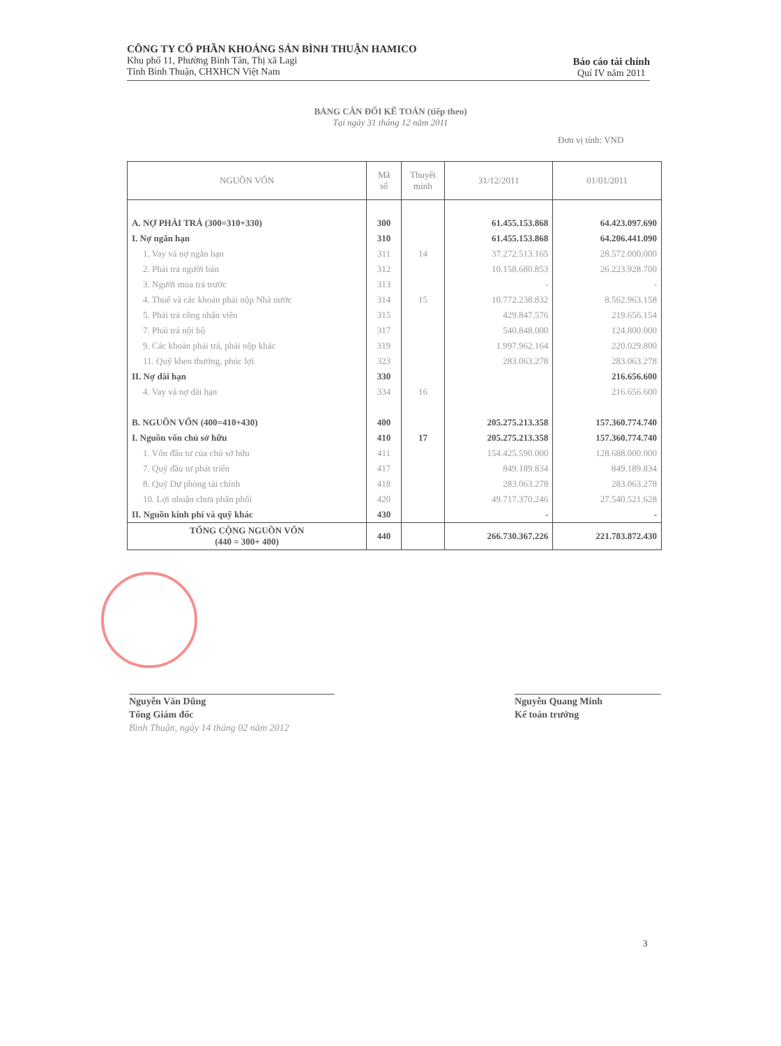CÔNG TY CỔ PHẦN KHOÁNG SẢN BÌNH THUẬN HAMICO
Khu phố 11, Phường Bình Tân, Thị xã Lagi
Tỉnh Bình Thuận, CHXHCN Việt Nam
Báo cáo tài chính
Quí IV năm 2011
BẢNG CÂN ĐỐI KẾ TOÁN (tiếp theo)
Tại ngày 31 tháng 12 năm 2011
Đơn vị tính: VND
| NGUỒN VỐN | Mã số | Thuyết minh | 31/12/2011 | 01/01/2011 |
| --- | --- | --- | --- | --- |
| A. NỢ PHẢI TRẢ (300=310+330) | 300 | | 61.455.153.868 | 64.423.097.690 |
| I. Nợ ngắn hạn | 310 | | 61.455.153.868 | 64.206.441.090 |
| 1. Vay và nợ ngắn hạn | 311 | 14 | 37.272.513.165 | 28.572.000.000 |
| 2. Phải trả người bán | 312 | | 10.158.680.853 | 26.223.928.700 |
| 3. Người mua trả trước | 313 | | - | - |
| 4. Thuế và các khoản phải nộp Nhà nước | 314 | 15 | 10.772.238.832 | 8.562.963.158 |
| 5. Phải trả công nhân viên | 315 | | 429.847.576 | 219.656.154 |
| 7. Phải trả nội bộ | 317 | | 540.848.000 | 124.800.000 |
| 9. Các khoản phải trả, phải nộp khác | 319 | | 1.997.962.164 | 220.029.800 |
| 11. Quỹ khen thưởng, phúc lợi | 323 | | 283.063.278 | 283.063.278 |
| II. Nợ dài hạn | 330 | | | 216.656.600 |
| 4. Vay và nợ dài hạn | 334 | 16 | | 216.656.600 |
| B. NGUỒN VỐN (400=410+430) | 400 | | 205.275.213.358 | 157.360.774.740 |
| I. Nguồn vốn chủ sở hữu | 410 | 17 | 205.275.213.358 | 157.360.774.740 |
| 1. Vốn đầu tư của chủ sở hữu | 411 | | 154.425.590.000 | 128.688.000.000 |
| 7. Quỹ đầu tư phát triển | 417 | | 849.189.834 | 849.189.834 |
| 8. Quỹ Dự phòng tài chính | 418 | | 283.063.278 | 283.063.278 |
| 10. Lợi nhuận chưa phân phối | 420 | | 49.717.370.246 | 27.540.521.628 |
| II. Nguồn kinh phí và quỹ khác | 430 | | - | - |
| TỔNG CỘNG NGUỒN VỐN (440 = 300+ 400) | 440 | | 266.730.367.226 | 221.783.872.430 |
Nguyễn Văn Dũng
Tổng Giám đốc
Bình Thuận, ngày 14 tháng 02 năm 2012
Nguyễn Quang Minh
Kế toán trưởng
3